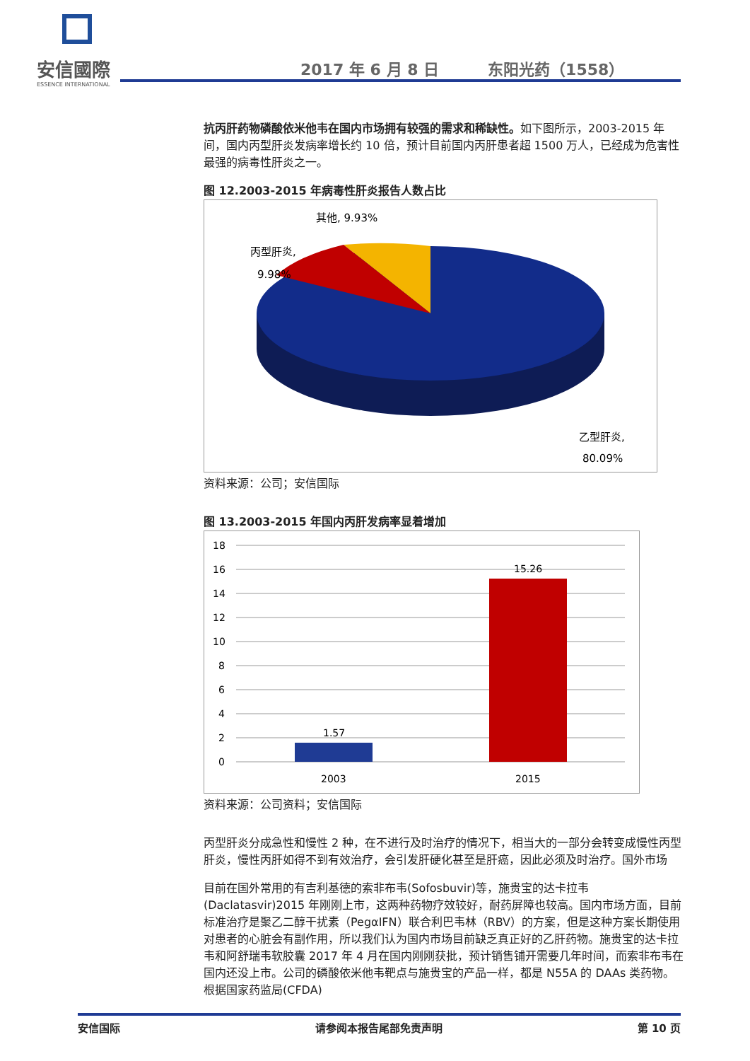安信國際
ESSENCE INTERNATIONAL
2017 年 6 月 8 日 东阳光药（1558）
抗丙肝药物磷酸依米他韦在国内市场拥有较强的需求和稀缺性。如下图所示，2003-2015 年间，国内丙型肝炎发病率增长约 10 倍，预计目前国内丙肝患者超 1500 万人，已经成为危害性最强的病毒性肝炎之一。
图 12.2003-2015 年病毒性肝炎报告人数占比
其他, 9.93%
丙型肝炎,
9.98%
乙型肝炎,
80.09%
资料来源：公司；安信国际
图 13.2003-2015 年国内丙肝发病率显着增加
18
16
14
12
10
8
6
4
2
0
1.57
15.26
2003
2015
资料来源：公司资料；安信国际
丙型肝炎分成急性和慢性 2 种，在不进行及时治疗的情况下，相当大的一部分会转变成慢性丙型肝炎，慢性丙肝如得不到有效治疗，会引发肝硬化甚至是肝癌，因此必须及时治疗。国外市场
目前在国外常用的有吉利基德的索非布韦(Sofosbuvir)等，施贵宝的达卡拉韦(Daclatasvir)2015 年刚刚上市，这两种药物疗效较好，耐药屏障也较高。国内市场方面，目前标准治疗是聚乙二醇干扰素（PegαIFN）联合利巴韦林（RBV）的方案，但是这种方案长期使用对患者的心脏会有副作用，所以我们认为国内市场目前缺乏真正好的乙肝药物。施贵宝的达卡拉韦和阿舒瑞韦软胶囊 2017 年 4 月在国内刚刚获批，预计销售铺开需要几年时间，而索非布韦在国内还没上市。公司的磷酸依米他韦靶点与施贵宝的产品一样，都是 N55A 的 DAAs 类药物。根据国家药监局(CFDA)
安信国际 请参阅本报告尾部免责声明 第 10 页